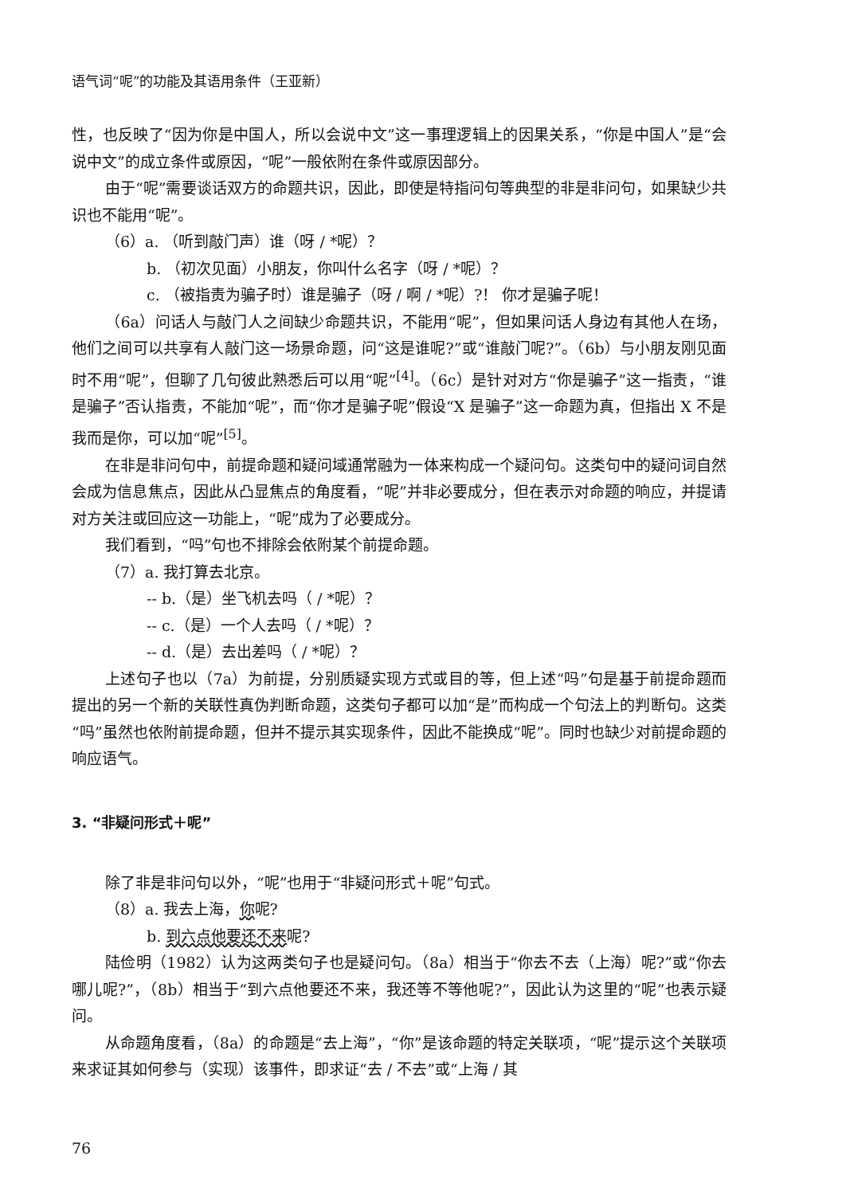语气词“呢”的功能及其语用条件（王亚新）
性，也反映了“因为你是中国人，所以会说中文”这一事理逻辑上的因果关系，“你是中国人”是“会说中文”的成立条件或原因，“呢”一般依附在条件或原因部分。
由于“呢”需要谈话双方的命题共识，因此，即使是特指问句等典型的非是非问句，如果缺少共识也不能用“呢”。
（6）a. （听到敲门声）谁（呀 / *呢）？
b. （初次见面）小朋友，你叫什么名字（呀 / *呢）？
c. （被指责为骗子时）谁是骗子（呀 / 啊 / *呢）?！ 你才是骗子呢！
（6a）问话人与敲门人之间缺少命题共识，不能用“呢”，但如果问话人身边有其他人在场，他们之间可以共享有人敲门这一场景命题，问“这是谁呢?”或“谁敲门呢?”。（6b）与小朋友刚见面时不用“呢”，但聊了几句彼此熟悉后可以用“呢”<sup>[4]</sup>。（6c）是针对对方“你是骗子”这一指责，“谁是骗子”否认指责，不能加“呢”，而“你才是骗子呢”假设“X 是骗子”这一命题为真，但指出 X 不是我而是你，可以加“呢”<sup>[5]</sup>。
在非是非问句中，前提命题和疑问域通常融为一体来构成一个疑问句。这类句中的疑问词自然会成为信息焦点，因此从凸显焦点的角度看，“呢”并非必要成分，但在表示对命题的响应，并提请对方关注或回应这一功能上，“呢”成为了必要成分。
我们看到，“吗”句也不排除会依附某个前提命题。
（7）a. 我打算去北京。
-- b.（是）坐飞机去吗（ / *呢）？
-- c.（是）一个人去吗（ / *呢）？
-- d.（是）去出差吗（ / *呢）？
上述句子也以（7a）为前提，分别质疑实现方式或目的等，但上述“吗”句是基于前提命题而提出的另一个新的关联性真伪判断命题，这类句子都可以加“是”而构成一个句法上的判断句。这类“吗”虽然也依附前提命题，但并不提示其实现条件，因此不能换成“呢”。同时也缺少对前提命题的响应语气。
3. “非疑问形式＋呢”
除了非是非问句以外，“呢”也用于“非疑问形式＋呢”句式。
（8）a. 我去上海，你呢?
b. 到六点他要还不来呢?
陆俭明（1982）认为这两类句子也是疑问句。（8a）相当于“你去不去（上海）呢?”或“你去哪儿呢?”，（8b）相当于“到六点他要还不来，我还等不等他呢?”，因此认为这里的“呢”也表示疑问。
从命题角度看，（8a）的命题是“去上海”，“你”是该命题的特定关联项，“呢”提示这个关联项来求证其如何参与（实现）该事件，即求证“去 / 不去”或“上海 / 其
76